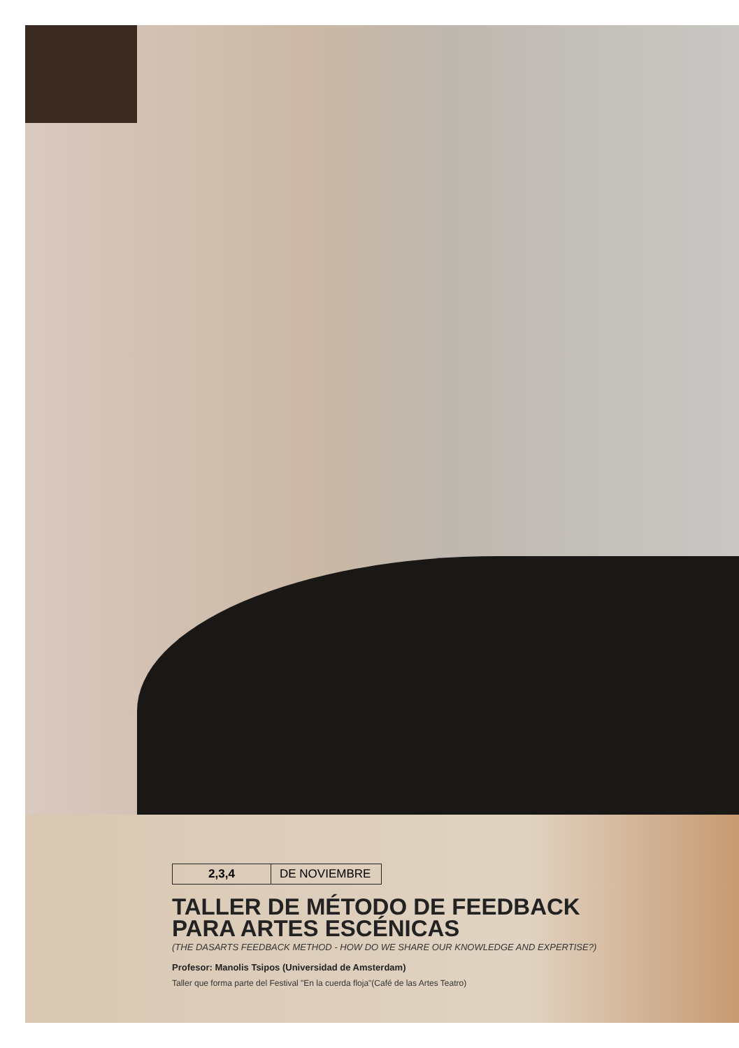2,3,4 DE NOVIEMBRE
TALLER DE MÉTODO DE FEEDBACK
PARA ARTES ESCÉNICAS
(THE DASARTS FEEDBACK METHOD - HOW DO WE SHARE OUR KNOWLEDGE AND EXPERTISE?)
Profesor: Manolis Tsipos (Universidad de Amsterdam)
Taller que forma parte del Festival "En la cuerda floja"(Café de las Artes Teatro)